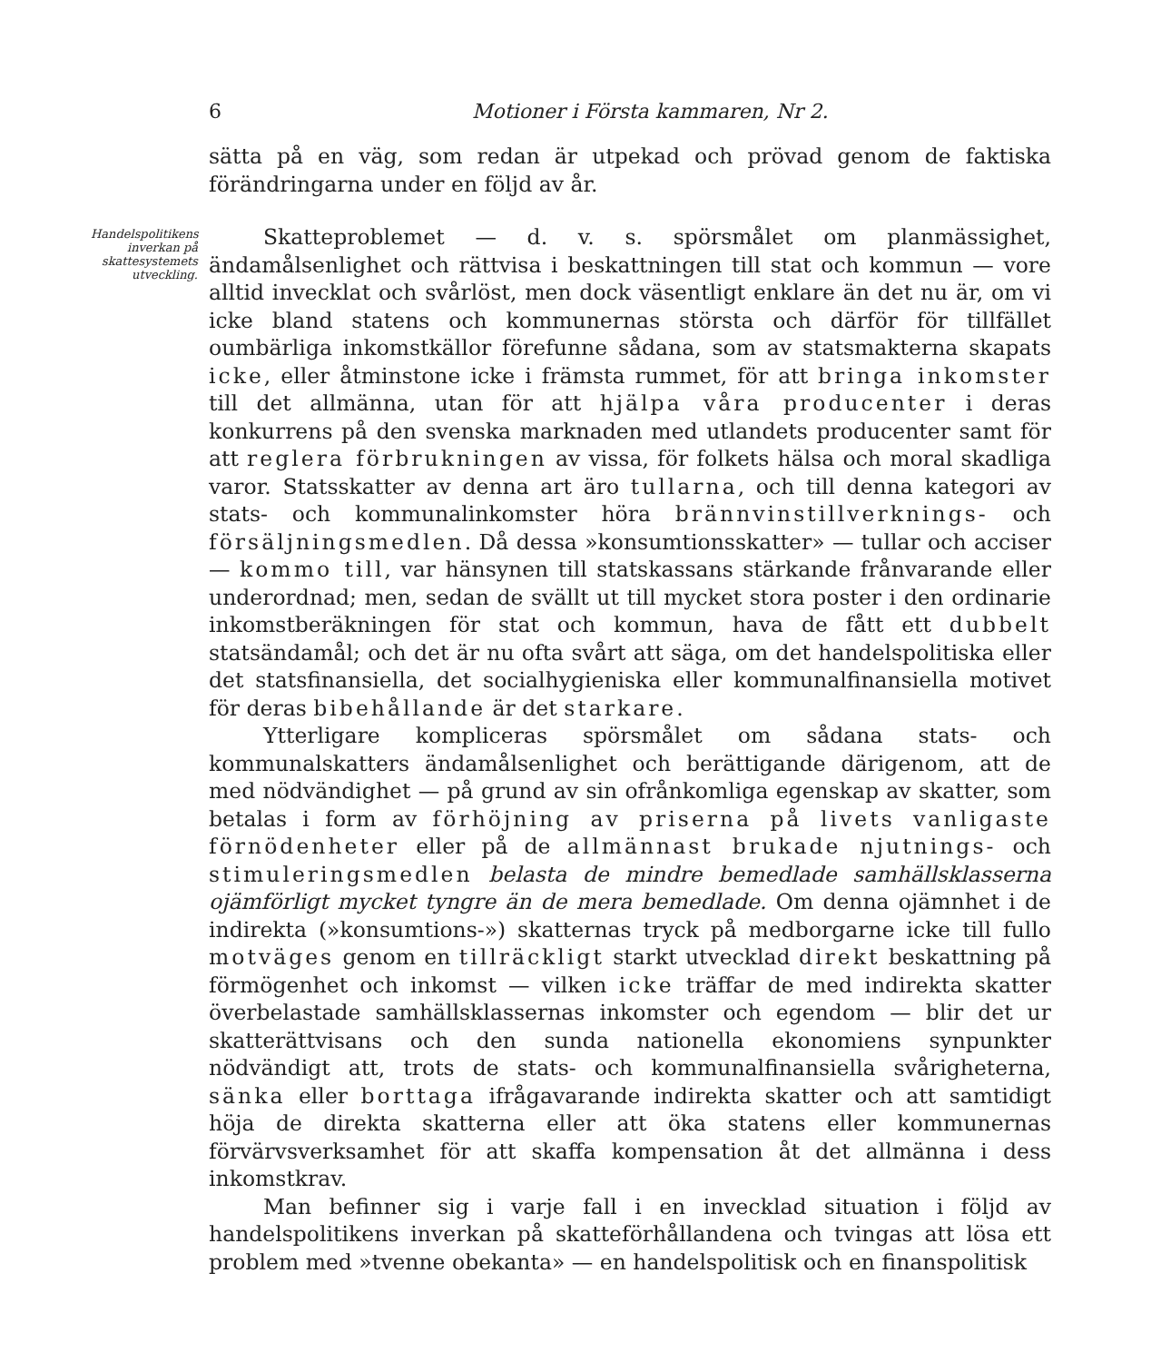6 Motioner i Första kammaren, Nr 2.
sätta på en väg, som redan är utpekad och prövad genom de faktiska förändringarna under en följd av år.
Handelspolitikens inverkan på skattesystemets utveckling.
Skatteproblemet — d. v. s. spörsmålet om planmässighet, ändamålsenlighet och rättvisa i beskattningen till stat och kommun — vore alltid invecklat och svårlöst, men dock väsentligt enklare än det nu är, om vi icke bland statens och kommunernas största och därför för tillfället oumbärliga inkomstkällor förefunne sådana, som av statsmakterna skapats icke, eller åtminstone icke i främsta rummet, för att bringa inkomster till det allmänna, utan för att hjälpa våra producenter i deras konkurrens på den svenska marknaden med utlandets producenter samt för att reglera förbrukningen av vissa, för folkets hälsa och moral skadliga varor. Statsskatter av denna art äro tullarna, och till denna kategori av stats- och kommunalinkomster höra brännvinstillverknings- och försäljningsmedlen. Då dessa »konsumtionsskatter» — tullar och acciser — kommo till, var hänsynen till statskassans stärkande frånvarande eller underordnad; men, sedan de svällt ut till mycket stora poster i den ordinarie inkomstberäkningen för stat och kommun, hava de fått ett dubbelt statsändamål; och det är nu ofta svårt att säga, om det handelspolitiska eller det statsfinansiella, det socialhygieniska eller kommunalfinansiella motivet för deras bibehållande är det starkare.
Ytterligare kompliceras spörsmålet om sådana stats- och kommunalskatters ändamålsenlighet och berättigande därigenom, att de med nödvändighet — på grund av sin ofrånkomliga egenskap av skatter, som betalas i form av förhöjning av priserna på livets vanligaste förnödenheter eller på de allmännast brukade njutnings- och stimuleringsmedlen belasta de mindre bemedlade samhällsklasserna ojämförligt mycket tyngre än de mera bemedlade. Om denna ojämnhet i de indirekta (»konsumtions-») skatternas tryck på medborgarne icke till fullo motväges genom en tillräckligt starkt utvecklad direkt beskattning på förmögenhet och inkomst — vilken icke träffar de med indirekta skatter överbelastade samhällsklassernas inkomster och egendom — blir det ur skatterättvisans och den sunda nationella ekonomiens synpunkter nödvändigt att, trots de stats- och kommunalfinansiella svårigheterna, sänka eller borttaga ifrågavarande indirekta skatter och att samtidigt höja de direkta skatterna eller att öka statens eller kommunernas förvärvsverksamhet för att skaffa kompensation åt det allmänna i dess inkomstkrav.
Man befinner sig i varje fall i en invecklad situation i följd av handelspolitikens inverkan på skatteförhållandena och tvingas att lösa ett problem med »tvenne obekanta» — en handelspolitisk och en finanspolitisk